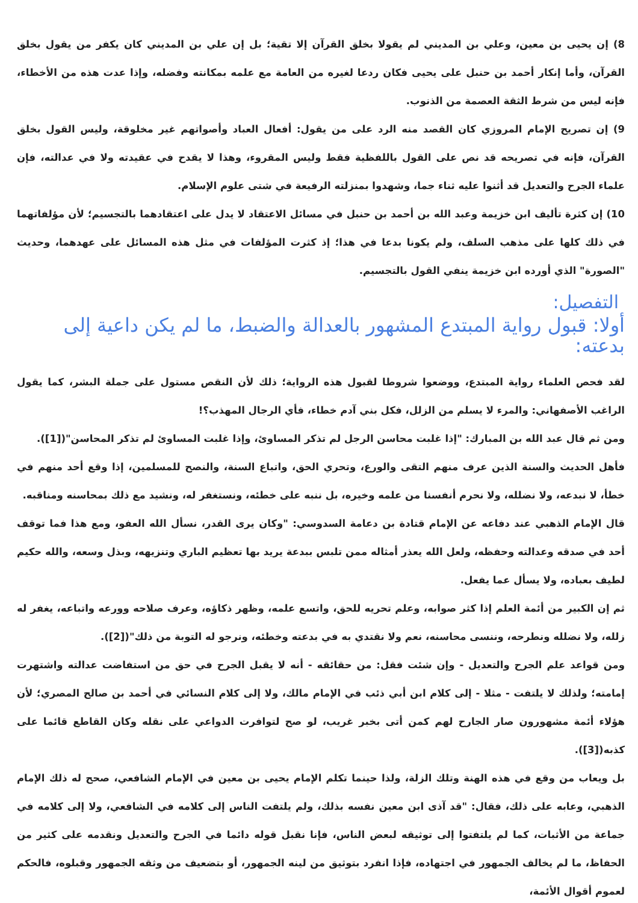8) إن يحيى بن معين، وعلي بن المديني لم يقولا بخلق القرآن إلا تقية؛ بل إن علي بن المديني كان يكفر من يقول بخلق القرآن، وأما إنكار أحمد بن حنبل على يحيى فكان ردعا لغيره من العامة مع علمه بمكانته وفضله، وإذا عدت هذه من الأخطاء، فإنه ليس من شرط الثقة العصمة من الذنوب.
9) إن تصريح الإمام المروزي كان القصد منه الرد على من يقول: أفعال العباد وأصواتهم غير مخلوقة، وليس القول بخلق القرآن، فإنه في تصريحه قد نص على القول باللفظية فقط وليس المقروء، وهذا لا يقدح في عقيدته ولا في عدالته، فإن علماء الجرح والتعديل قد أثنوا عليه ثناء جما، وشهدوا بمنزلته الرفيعة في شتى علوم الإسلام.
10) إن كثرة تأليف ابن خزيمة وعبد الله بن أحمد بن حنبل في مسائل الاعتقاد لا يدل على اعتقادهما بالتجسيم؛ لأن مؤلفاتهما في ذلك كلها على مذهب السلف، ولم يكونا بدعا في هذا؛ إذ كثرت المؤلفات في مثل هذه المسائل على عهدهما، وحديث "الصورة" الذي أورده ابن خزيمة ينفي القول بالتجسيم.
التفصيل:
أولا: قبول رواية المبتدع المشهور بالعدالة والضبط، ما لم يكن داعية إلى بدعته:
لقد فحص العلماء رواية المبتدع، ووضعوا شروطا لقبول هذه الرواية؛ ذلك لأن النقص مستول على جملة البشر، كما يقول الراغب الأصفهاني: والمرء لا يسلم من الزلل، فكل بني آدم خطاء، فأي الرجال المهذب؟!
ومن ثم قال عبد الله بن المبارك: "إذا غلبت محاسن الرجل لم تذكر المساوئ، وإذا غلبت المساوئ لم تذكر المحاسن"([1]).
فأهل الحديث والسنة الذين عرف منهم التقى والورع، وتحري الحق، واتباع السنة، والنصح للمسلمين، إذا وقع أحد منهم في خطأ، لا نبدعه، ولا نضلله، ولا نحرم أنفسنا من علمه وخيره، بل ننبه على خطئه، ونستغفر له، ونشيد مع ذلك بمحاسنه ومناقبه.
قال الإمام الذهبي عند دفاعه عن الإمام قتادة بن دعامة السدوسي: "وكان يرى القدر، نسأل الله العفو، ومع هذا فما توقف أحد في صدقه وعدالته وحفظه، ولعل الله يعذر أمثاله ممن تلبس ببدعة يريد بها تعظيم الباري وتنزيهه، وبذل وسعه، والله حكيم لطيف بعباده، ولا يسأل عما يفعل.
ثم إن الكبير من أئمة العلم إذا كثر صوابه، وعلم تحريه للحق، واتسع علمه، وظهر ذكاؤه، وعرف صلاحه وورعه واتباعه، يغفر له زلله، ولا نضلله ونطرحه، وننسى محاسنه، نعم ولا نقتدي به في بدعته وخطئه، ونرجو له التوبة من ذلك"([2]).
ومن قواعد علم الجرح والتعديل - وإن شئت فقل: من حقائقه - أنه لا يقبل الجرح في حق من استفاضت عدالته واشتهرت إمامته؛ ولذلك لا يلتفت - مثلا - إلى كلام ابن أبي ذئب في الإمام مالك، ولا إلى كلام النسائي في أحمد بن صالح المصري؛ لأن هؤلاء أئمة مشهورون صار الجارح لهم كمن أتى بخبر غريب، لو صح لتوافرت الدواعي على نقله وكان القاطع قائما على كذبه([3]).
بل ويعاب من وقع في هذه الهنة وتلك الزلة، ولذا حينما تكلم الإمام يحيى بن معين في الإمام الشافعي، صحح له ذلك الإمام الذهبي، وعابه على ذلك، فقال: "قد آذى ابن معين نفسه بذلك، ولم يلتفت الناس إلى كلامه في الشافعي، ولا إلى كلامه في جماعة من الأثبات، كما لم يلتفتوا إلى توثيقه لبعض الناس، فإنا نقبل قوله دائما في الجرح والتعديل ونقدمه على كثير من الحفاظ، ما لم يخالف الجمهور في اجتهاده، فإذا انفرد بتوثيق من لينه الجمهور، أو بتضعيف من وثقه الجمهور وقبلوه، فالحكم لعموم أقوال الأئمة،